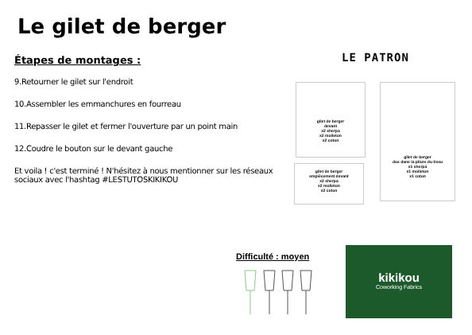Le gilet de berger
Étapes de montages :
9.Retourner le gilet sur l'endroit
10.Assembler les emmanchures en fourreau
11.Repasser le gilet et fermer l'ouverture par un point main
12.Coudre le bouton sur le devant gauche
Et voila ! c'est terminé ! N'hésitez à nous mentionner sur les réseaux sociaux avec l'hashtag #LESTUTOSKIKIKOU
LE PATRON
gilet de berger
devant
x2 sherpa
x2 molleton
x2 coton
gilet de berger
dos dans la pliure du tissu
x1 sherpa
x1 molleton
x1 coton
gilet de berger
empiècement devant
x2 sherpa
x2 molleton
x2 coton
Difficulté : moyen
kikikou
Coworking Fabrics